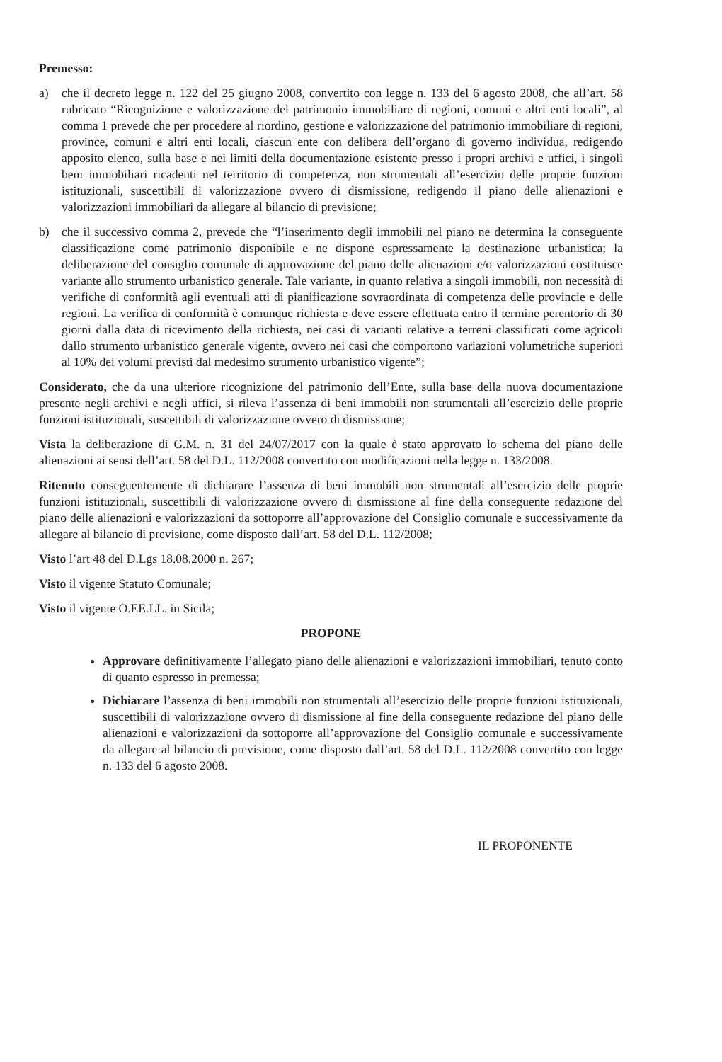Premesso:
a) che il decreto legge n. 122 del 25 giugno 2008, convertito con legge n. 133 del 6 agosto 2008, che all’art. 58 rubricato “Ricognizione e valorizzazione del patrimonio immobiliare di regioni, comuni e altri enti locali”, al comma 1 prevede che per procedere al riordino, gestione e valorizzazione del patrimonio immobiliare di regioni, province, comuni e altri enti locali, ciascun ente con delibera dell’organo di governo individua, redigendo apposito elenco, sulla base e nei limiti della documentazione esistente presso i propri archivi e uffici, i singoli beni immobiliari ricadenti nel territorio di competenza, non strumentali all’esercizio delle proprie funzioni istituzionali, suscettibili di valorizzazione ovvero di dismissione, redigendo il piano delle alienazioni e valorizzazioni immobiliari da allegare al bilancio di previsione;
b) che il successivo comma 2, prevede che “l’inserimento degli immobili nel piano ne determina la conseguente classificazione come patrimonio disponibile e ne dispone espressamente la destinazione urbanistica; la deliberazione del consiglio comunale di approvazione del piano delle alienazioni e/o valorizzazioni costituisce variante allo strumento urbanistico generale. Tale variante, in quanto relativa a singoli immobili, non necessità di verifiche di conformità agli eventuali atti di pianificazione sovraordinata di competenza delle provincie e delle regioni. La verifica di conformità è comunque richiesta e deve essere effettuata entro il termine perentorio di 30 giorni dalla data di ricevimento della richiesta, nei casi di varianti relative a terreni classificati come agricoli dallo strumento urbanistico generale vigente, ovvero nei casi che comportono variazioni volumetriche superiori al 10% dei volumi previsti dal medesimo strumento urbanistico vigente”;
Considerato, che da una ulteriore ricognizione del patrimonio dell’Ente, sulla base della nuova documentazione presente negli archivi e negli uffici, si rileva l’assenza di beni immobili non strumentali all’esercizio delle proprie funzioni istituzionali, suscettibili di valorizzazione ovvero di dismissione;
Vista la deliberazione di G.M. n. 31 del 24/07/2017 con la quale è stato approvato lo schema del piano delle alienazioni ai sensi dell’art. 58 del D.L. 112/2008 convertito con modificazioni nella legge n. 133/2008.
Ritenuto conseguentemente di dichiarare l’assenza di beni immobili non strumentali all’esercizio delle proprie funzioni istituzionali, suscettibili di valorizzazione ovvero di dismissione al fine della conseguente redazione del piano delle alienazioni e valorizzazioni da sottoporre all’approvazione del Consiglio comunale e successivamente da allegare al bilancio di previsione, come disposto dall’art. 58 del D.L. 112/2008;
Visto l’art 48 del D.Lgs 18.08.2000 n. 267;
Visto il vigente Statuto Comunale;
Visto il vigente O.EE.LL. in Sicila;
PROPONE
Approvare definitivamente l’allegato piano delle alienazioni e valorizzazioni immobiliari, tenuto conto di quanto espresso in premessa;
Dichiarare l’assenza di beni immobili non strumentali all’esercizio delle proprie funzioni istituzionali, suscettibili di valorizzazione ovvero di dismissione al fine della conseguente redazione del piano delle alienazioni e valorizzazioni da sottoporre all’approvazione del Consiglio comunale e successivamente da allegare al bilancio di previsione, come disposto dall’art. 58 del D.L. 112/2008 convertito con legge n. 133 del 6 agosto 2008.
IL PROPONENTE